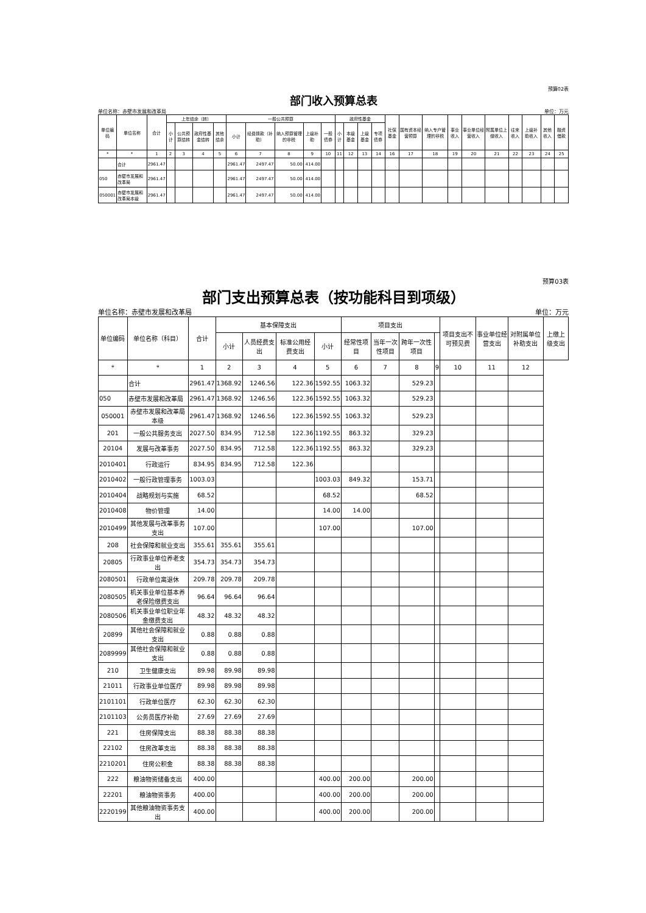预算02表
部门收入预算总表
单位名称：赤壁市发展和改革局 单位：万元
| 单位编码 | 单位名称 | 合计 | 上年结余（转） | | | | 一般公共预算 | | | | | 政府性基金 | | | | 社保基金 | 国有资本经营预算 | 纳入专户管理的非税 | 事业收入 | 事业单位经营收入 | 附属单位上缴收入 | 往来收入 | 上级补助收入 | 其他收入 | 融资借款 |
| --- | --- | --- | --- | --- | --- | --- | --- | --- | --- | --- | --- | --- | --- | --- | --- | --- | --- | --- | --- | --- | --- | --- | --- | --- | --- |
| | | | 小计 | 公共预算结转 | 政府性基金结转 | 其他结余 | 小计 | 经费拨款（补助） | 纳入预算管理的非税 | 上级补助 | 一般债券 | 小计 | 本级基金 | 上级基金 | 专项债券 | | | | | | | | | | |
| * | * | 1 | 2 | 3 | 4 | 5 | 6 | 7 | 8 | 9 | 10 | 11 | 12 | 13 | 14 | 16 | 17 | 18 | 19 | 20 | 21 | 22 | 23 | 24 | 25 |
| | 合计 | 2961.47 | | | | | 2961.47 | 2497.47 | 50.00 | 414.00 | | | | | | | | | | | | | | | |
| 050 | 赤壁市发展和改革局 | 2961.47 | | | | | 2961.47 | 2497.47 | 50.00 | 414.00 | | | | | | | | | | | | | | | |
| 050001 | 赤壁市发展和改革局本级 | 2961.47 | | | | | 2961.47 | 2497.47 | 50.00 | 414.00 | | | | | | | | | | | | | | | |
预算03表
部门支出预算总表（按功能科目到项级）
单位名称：赤壁市发展和改革局 单位：万元
| 单位编码 | 单位名称（科目） | 合计 | 基本保障支出 | | | | 项目支出 | | | | 项目支出不可预见费 | 事业单位经营支出 | 对附属单位补助支出 | 上缴上级支出 |
| --- | --- | --- | --- | --- | --- | --- | --- | --- | --- | --- | --- | --- | --- | --- |
| | | | 小计 | 人员经费支出 | 标准公用经费支出 | 小计 | 经常性项目 | 当年一次性项目 | 跨年一次性项目 | | | | | |
| * | * | 1 | 2 | 3 | 4 | 5 | 6 | 7 | 8 | 9 | 10 | 11 | 12 | |
| | 合计 | 2961.47 | 1368.92 | 1246.56 | 122.36 | 1592.55 | 1063.32 | | 529.23 | | | | | |
| 050 | 赤壁市发展和改革局 | 2961.47 | 1368.92 | 1246.56 | 122.36 | 1592.55 | 1063.32 | | 529.23 | | | | | |
| 050001 | 赤壁市发展和改革局本级 | 2961.47 | 1368.92 | 1246.56 | 122.36 | 1592.55 | 1063.32 | | 529.23 | | | | | |
| 201 | 一般公共服务支出 | 2027.50 | 834.95 | 712.58 | 122.36 | 1192.55 | 863.32 | | 329.23 | | | | | |
| 20104 | 发展与改革事务 | 2027.50 | 834.95 | 712.58 | 122.36 | 1192.55 | 863.32 | | 329.23 | | | | | |
| 2010401 | 行政运行 | 834.95 | 834.95 | 712.58 | 122.36 | | | | | | | | | |
| 2010402 | 一般行政管理事务 | 1003.03 | | | | 1003.03 | 849.32 | | 153.71 | | | | | |
| 2010404 | 战略规划与实施 | 68.52 | | | | 68.52 | | | 68.52 | | | | | |
| 2010408 | 物价管理 | 14.00 | | | | 14.00 | 14.00 | | | | | | | |
| 2010499 | 其他发展与改革事务支出 | 107.00 | | | | 107.00 | | | 107.00 | | | | | |
| 208 | 社会保障和就业支出 | 355.61 | 355.61 | 355.61 | | | | | | | | | | |
| 20805 | 行政事业单位养老支出 | 354.73 | 354.73 | 354.73 | | | | | | | | | | |
| 2080501 | 行政单位离退休 | 209.78 | 209.78 | 209.78 | | | | | | | | | | |
| 2080505 | 机关事业单位基本养老保险缴费支出 | 96.64 | 96.64 | 96.64 | | | | | | | | | | |
| 2080506 | 机关事业单位职业年金缴费支出 | 48.32 | 48.32 | 48.32 | | | | | | | | | | |
| 20899 | 其他社会保障和就业支出 | 0.88 | 0.88 | 0.88 | | | | | | | | | | |
| 2089999 | 其他社会保障和就业支出 | 0.88 | 0.88 | 0.88 | | | | | | | | | | |
| 210 | 卫生健康支出 | 89.98 | 89.98 | 89.98 | | | | | | | | | | |
| 21011 | 行政事业单位医疗 | 89.98 | 89.98 | 89.98 | | | | | | | | | | |
| 2101101 | 行政单位医疗 | 62.30 | 62.30 | 62.30 | | | | | | | | | | |
| 2101103 | 公务员医疗补助 | 27.69 | 27.69 | 27.69 | | | | | | | | | | |
| 221 | 住房保障支出 | 88.38 | 88.38 | 88.38 | | | | | | | | | | |
| 22102 | 住房改革支出 | 88.38 | 88.38 | 88.38 | | | | | | | | | | |
| 2210201 | 住房公积金 | 88.38 | 88.38 | 88.38 | | | | | | | | | | |
| 222 | 粮油物资储备支出 | 400.00 | | | | 400.00 | 200.00 | | 200.00 | | | | | |
| 22201 | 粮油物资事务 | 400.00 | | | | 400.00 | 200.00 | | 200.00 | | | | | |
| 2220199 | 其他粮油物资事务支出 | 400.00 | | | | 400.00 | 200.00 | | 200.00 | | | | | |